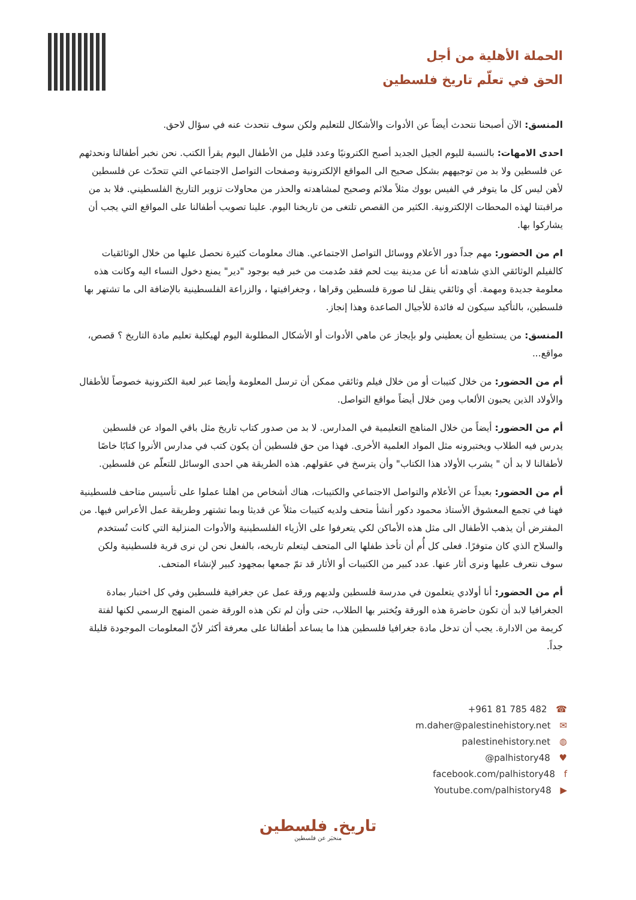الحملة الأهلية من أجل
الحق في تعلّم تاريخ فلسطين
المنسق: الآن أصبحنا نتحدث أيضاً عن الأدوات والأشكال للتعليم ولكن سوف نتحدث عنه في سؤال لاحق.
احدى الامهات: بالنسبة لليوم الجيل الجديد أصبح الكترونيًا وعدد قليل من الأطفال اليوم يقرأ الكتب. نحن نخبر أطفالنا ونحدثهم عن فلسطين ولا بد من توجيههم بشكل صحيح الى المواقع الإلكترونية وصفحات التواصل الاجتماعي التي تتحدّث عن فلسطين لأهن ليس كل ما يتوفر في الفيس بووك مثلاً ملائم وصحيح لمشاهدته والحذر من محاولات تزوير التاريخ الفلسطيني. فلا بد من مراقبتنا لهذه المحطات الإلكترونية. الكثير من القصص تلتغى من تاريخنا اليوم. علينا تصويب أطفالنا على المواقع التي يجب أن يشاركوا بها.
ام من الحضور: مهم جداً دور الأعلام ووسائل التواصل الاجتماعي. هناك معلومات كثيرة نحصل عليها من خلال الوثائقيات كالفيلم الوثائقي الذي شاهدته أنا عن مدينة بيت لحم فقد صُدمت من خبر فيه بوجود "دير" يمنع دخول النساء اليه وكانت هذه معلومة جديدة ومهمة. أي وثائقي ينقل لنا صورة فلسطين وقراها ، وجغرافيتها ، والزراعة الفلسطينية بالإضافة الى ما تشتهر بها فلسطين، بالتأكيد سيكون له فائدة للأجيال الصاعدة وهذا إنجاز.
المنسق: من يستطيع أن يعطيني ولو بإيجاز عن ماهي الأدوات أو الأشكال المطلوبة اليوم لهيكلية تعليم مادة التاريخ ؟ قصص، مواقع...
أم من الحضور: من خلال كتيبات أو من خلال فيلم وثائقي ممكن أن ترسل المعلومة وأيضا عبر لعبة الكترونية خصوصاً للأطفال والأولاد الذين يحبون الألعاب ومن خلال أيضاً مواقع التواصل.
أم من الحضور: أيضاً من خلال المناهج التعليمية في المدارس. لا بد من صدور كتاب تاريخ مثل باقي المواد عن فلسطين يدرس فيه الطلاب ويختبرونه مثل المواد العلمية الأخرى. فهذا من حق فلسطين أن يكون كتب في مدارس الأنروا كتابًا خاصًا لأطفالنا لا بد أن " يشرب الأولاد هذا الكتاب" وأن يترسخ في عقولهم. هذه الطريقة هي احدى الوسائل للتعلّم عن فلسطين.
أم من الحضور: بعيداً عن الأعلام والتواصل الاجتماعي والكتيبات، هناك أشخاص من اهلنا عملوا على تأسيس متاحف فلسطينية فهنا في تجمع المعشوق الأستاذ محمود دكور أنشأ متحف ولديه كتيبات مثلاً عن قديثا وبما تشتهر وطريقة عمل الأعراس فيها. من المفترض أن يذهب الأطفال الى مثل هذه الأماكن لكي يتعرفوا على الأزياء الفلسطينية والأدوات المنزلية التي كانت تُستخدم والسلاح الذي كان متوفرًا. فعلى كل أُم أن تأخذ طفلها الى المتحف ليتعلم تاريخه، بالفعل نحن لن نرى قرية فلسطينية ولكن سوف نتعرف عليها ونرى أثار عنها. عدد كبير من الكتيبات أو الأثار قد تمّ جمعها بمجهود كبير لإنشاء المتحف.
أم من الحضور: أنا أولادي يتعلمون في مدرسة فلسطين ولديهم ورقة عمل عن جغرافية فلسطين وفي كل اختبار بمادة الجغرافيا لابد أن تكون حاضرة هذه الورقة ويُختبر بها الطلاب، حتى وأن لم تكن هذه الورقة ضمن المنهج الرسمي لكنها لفتة كريمة من الادارة. يجب أن تدخل مادة جغرافيا فلسطين هذا ما يساعد أطفالنا على معرفة أكثر لأنّ المعلومات الموجودة قليلة جداً.
+961 81 785 482 ☎
m.daher@palestinehistory.net ✉
palestinehistory.net ◍
@palhistory48 ♥
facebook.com/palhistory48 f
Youtube.com/palhistory48 ▶
تاريخ. فلسطين
منخبَر عن فلسطين